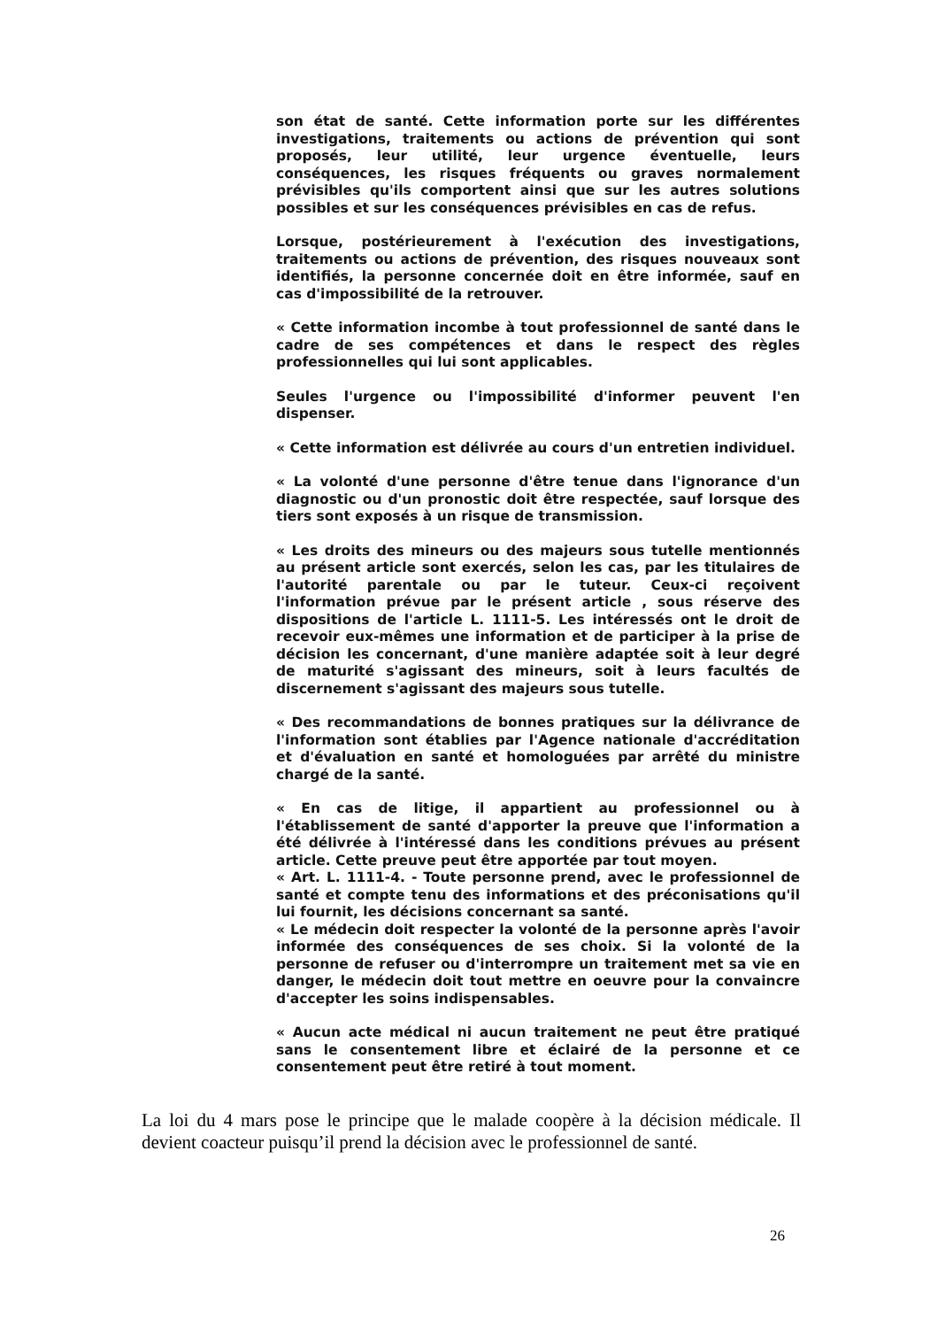son état de santé. Cette information porte sur les différentes investigations, traitements ou actions de prévention qui sont proposés, leur utilité, leur urgence éventuelle, leurs conséquences, les risques fréquents ou graves normalement prévisibles qu'ils comportent ainsi que sur les autres solutions possibles et sur les conséquences prévisibles en cas de refus.
Lorsque, postérieurement à l'exécution des investigations, traitements ou actions de prévention, des risques nouveaux sont identifiés, la personne concernée doit en être informée, sauf en cas d'impossibilité de la retrouver.
« Cette information incombe à tout professionnel de santé dans le cadre de ses compétences et dans le respect des règles professionnelles qui lui sont applicables.
Seules l'urgence ou l'impossibilité d'informer peuvent l'en dispenser.
« Cette information est délivrée au cours d'un entretien individuel.
« La volonté d'une personne d'être tenue dans l'ignorance d'un diagnostic ou d'un pronostic doit être respectée, sauf lorsque des tiers sont exposés à un risque de transmission.
« Les droits des mineurs ou des majeurs sous tutelle mentionnés au présent article sont exercés, selon les cas, par les titulaires de l'autorité parentale ou par le tuteur. Ceux-ci reçoivent l'information prévue par le présent article , sous réserve des dispositions de l'article L. 1111-5. Les intéressés ont le droit de recevoir eux-mêmes une information et de participer à la prise de décision les concernant, d'une manière adaptée soit à leur degré de maturité s'agissant des mineurs, soit à leurs facultés de discernement s'agissant des majeurs sous tutelle.
« Des recommandations de bonnes pratiques sur la délivrance de l'information sont établies par l'Agence nationale d'accréditation et d'évaluation en santé et homologuées par arrêté du ministre chargé de la santé.
« En cas de litige, il appartient au professionnel ou à l'établissement de santé d'apporter la preuve que l'information a été délivrée à l'intéressé dans les conditions prévues au présent article. Cette preuve peut être apportée par tout moyen.
« Art. L. 1111-4. - Toute personne prend, avec le professionnel de santé et compte tenu des informations et des préconisations qu'il lui fournit, les décisions concernant sa santé.
« Le médecin doit respecter la volonté de la personne après l'avoir informée des conséquences de ses choix. Si la volonté de la personne de refuser ou d'interrompre un traitement met sa vie en danger, le médecin doit tout mettre en oeuvre pour la convaincre d'accepter les soins indispensables.
« Aucun acte médical ni aucun traitement ne peut être pratiqué sans le consentement libre et éclairé de la personne et ce consentement peut être retiré à tout moment.
La loi du 4 mars pose le principe que le malade coopère à la décision médicale. Il devient coacteur puisqu’il prend la décision avec le professionnel de santé.
26